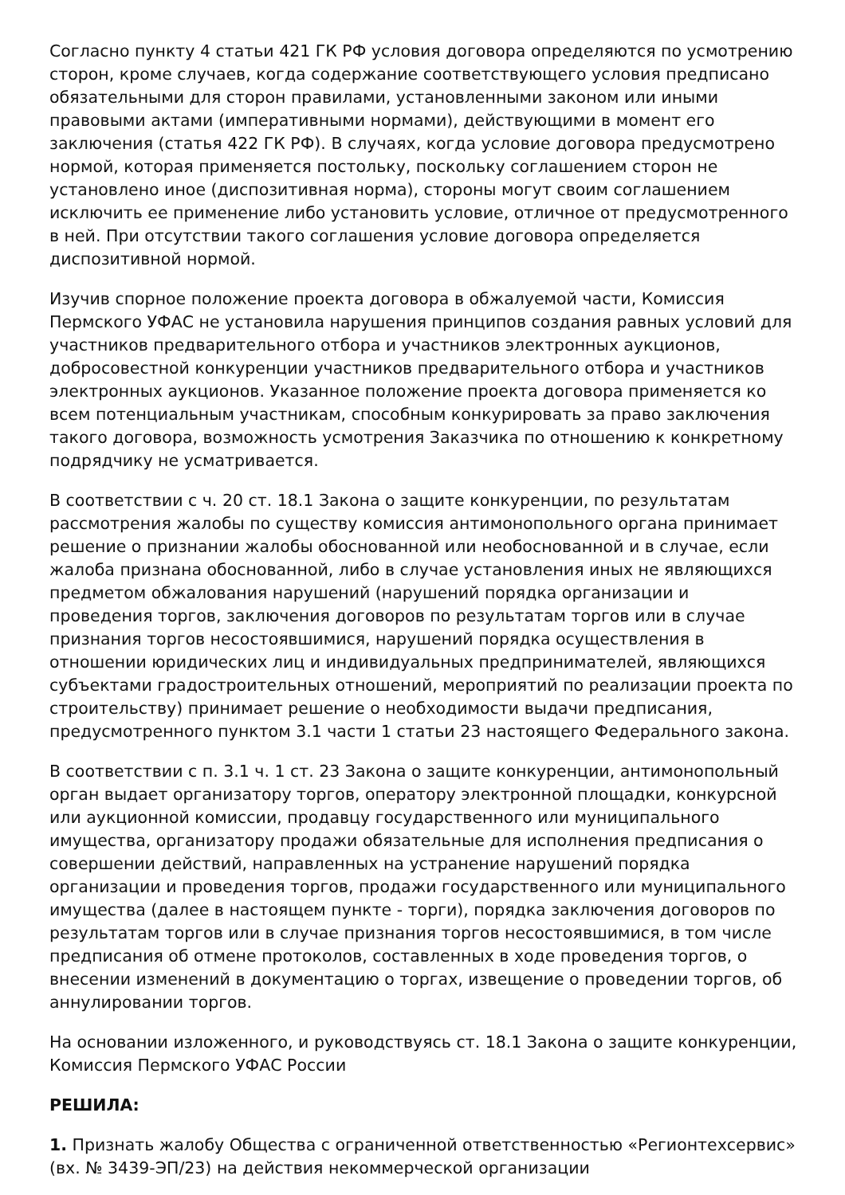Согласно пункту 4 статьи 421 ГК РФ условия договора определяются по усмотрению сторон, кроме случаев, когда содержание соответствующего условия предписано обязательными для сторон правилами, установленными законом или иными правовыми актами (императивными нормами), действующими в момент его заключения (статья 422 ГК РФ). В случаях, когда условие договора предусмотрено нормой, которая применяется постольку, поскольку соглашением сторон не установлено иное (диспозитивная норма), стороны могут своим соглашением исключить ее применение либо установить условие, отличное от предусмотренного в ней. При отсутствии такого соглашения условие договора определяется диспозитивной нормой.
Изучив спорное положение проекта договора в обжалуемой части, Комиссия Пермского УФАС не установила нарушения принципов создания равных условий для участников предварительного отбора и участников электронных аукционов, добросовестной конкуренции участников предварительного отбора и участников электронных аукционов. Указанное положение проекта договора применяется ко всем потенциальным участникам, способным конкурировать за право заключения такого договора, возможность усмотрения Заказчика по отношению к конкретному подрядчику не усматривается.
В соответствии с ч. 20 ст. 18.1 Закона о защите конкуренции, по результатам рассмотрения жалобы по существу комиссия антимонопольного органа принимает решение о признании жалобы обоснованной или необоснованной и в случае, если жалоба признана обоснованной, либо в случае установления иных не являющихся предметом обжалования нарушений (нарушений порядка организации и проведения торгов, заключения договоров по результатам торгов или в случае признания торгов несостоявшимися, нарушений порядка осуществления в отношении юридических лиц и индивидуальных предпринимателей, являющихся субъектами градостроительных отношений, мероприятий по реализации проекта по строительству) принимает решение о необходимости выдачи предписания, предусмотренного пунктом 3.1 части 1 статьи 23 настоящего Федерального закона.
В соответствии с п. 3.1 ч. 1 ст. 23 Закона о защите конкуренции, антимонопольный орган выдает организатору торгов, оператору электронной площадки, конкурсной или аукционной комиссии, продавцу государственного или муниципального имущества, организатору продажи обязательные для исполнения предписания о совершении действий, направленных на устранение нарушений порядка организации и проведения торгов, продажи государственного или муниципального имущества (далее в настоящем пункте - торги), порядка заключения договоров по результатам торгов или в случае признания торгов несостоявшимися, в том числе предписания об отмене протоколов, составленных в ходе проведения торгов, о внесении изменений в документацию о торгах, извещение о проведении торгов, об аннулировании торгов.
На основании изложенного, и руководствуясь ст. 18.1 Закона о защите конкуренции, Комиссия Пермского УФАС России
РЕШИЛА:
1. Признать жалобу Общества с ограниченной ответственностью «Регионтехсервис» (вх. № 3439-ЭП/23) на действия некоммерческой организации